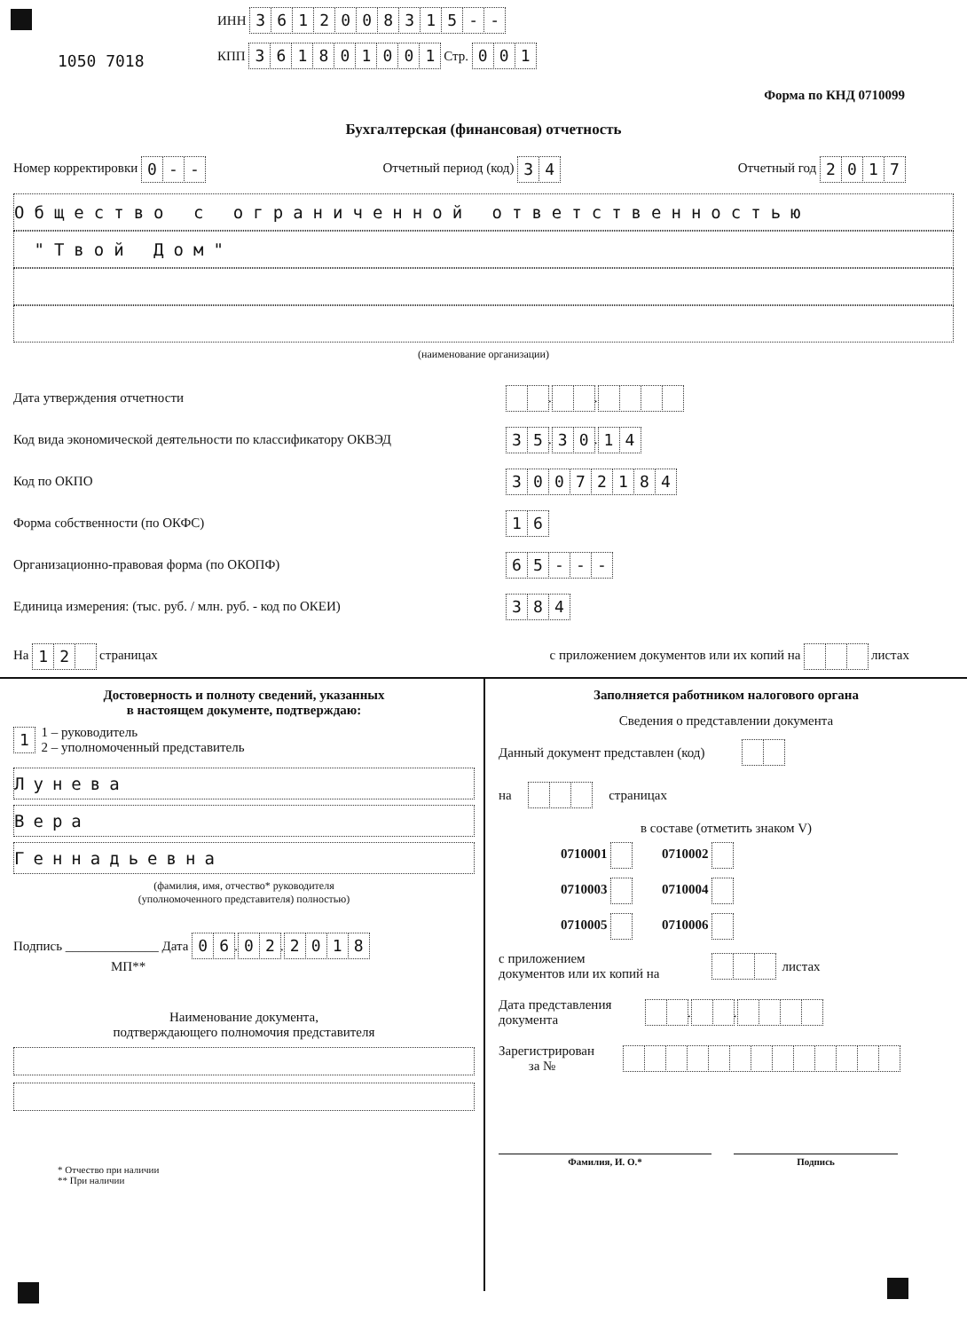1050 7018
ИНН 3612008315 - -
КПП 361801001 Стр. 001
Форма по КНД 0710099
Бухгалтерская (финансовая) отчетность
Номер корректировки 0 - - Отчетный период (код) 3 4 Отчетный год 2017
Общество с ограниченной ответственностью
"Твой Дом"
(наименование организации)
Дата утверждения отчетности . .
Код вида экономической деятельности по классификатору ОКВЭД 35. 30. 14
Код по ОКПО 30072184
Форма собственности (по ОКФС) 16
Организационно-правовая форма (по ОКОПФ) 65 - - -
Единица измерения: (тыс. руб. / млн. руб. - код по ОКЕИ) 384
На 1 2 страницах с приложением документов или их копий на листах
Достоверность и полноту сведений, указанных
в настоящем документе, подтверждаю:
1 1 – руководитель
2 – уполномоченный представитель
Лунева
Вера
Геннадьевна
(фамилия, имя, отчество* руководителя
(уполномоченного представителя) полностью)
Подпись ______________ Дата 06. 02. 2018
МП**
Наименование документа,
подтверждающего полномочия представителя
* Отчество при наличии
** При наличии
Заполняется работником налогового органа
Сведения о представлении документа
Данный документ представлен (код)
на страницах
в составе (отметить знаком V)
0710001 0710002
0710003 0710004
0710005 0710006
с приложением
документов или их копий на листах
Дата представления
документа . .
Зарегистрирован
за №
Фамилия, И. О.* Подпись